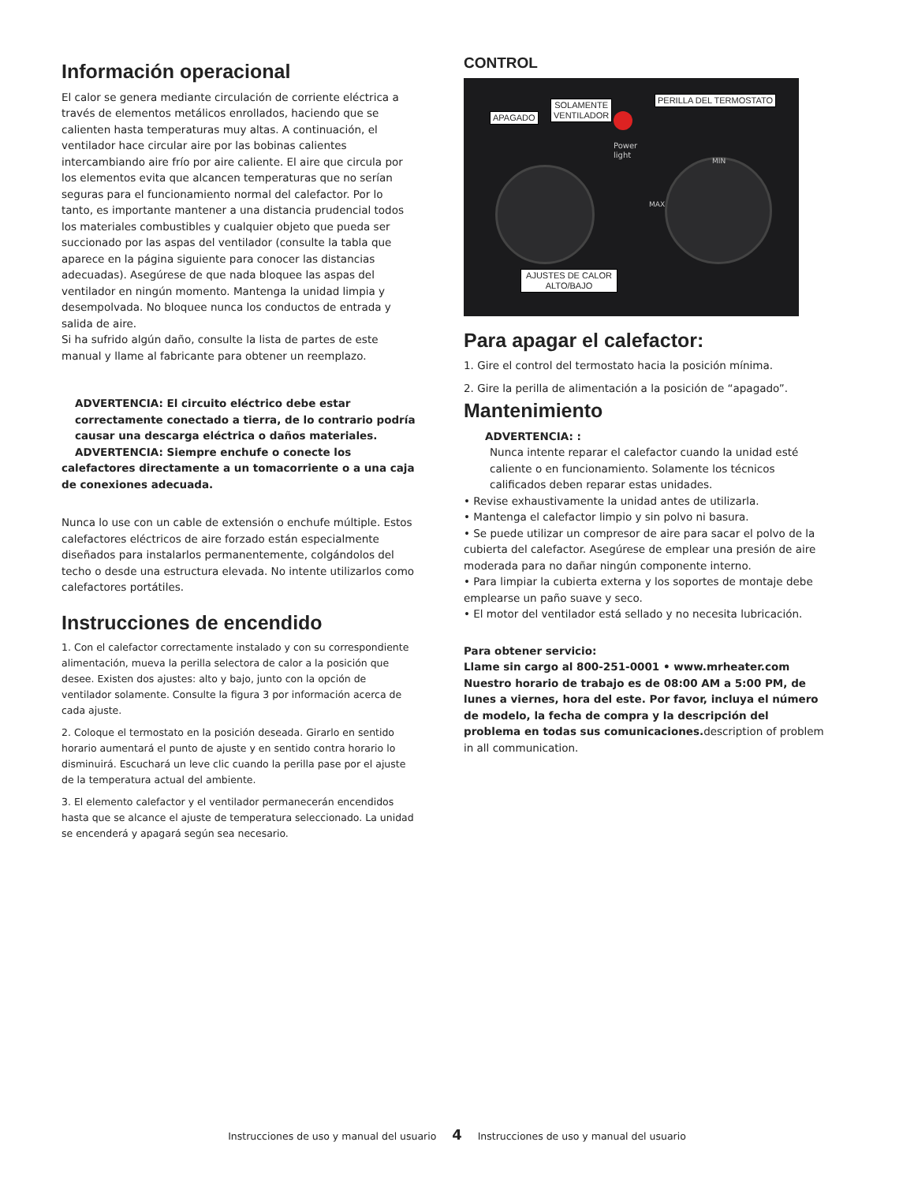Información operacional
El calor se genera mediante circulación de corriente eléctrica a través de elementos metálicos enrollados, haciendo que se calienten hasta temperaturas muy altas. A continuación, el ventilador hace circular aire por las bobinas calientes intercambiando aire frío por aire caliente. El aire que circula por los elementos evita que alcancen temperaturas que no serían seguras para el funcionamiento normal del calefactor. Por lo tanto, es importante mantener a una distancia prudencial todos los materiales combustibles y cualquier objeto que pueda ser succionado por las aspas del ventilador (consulte la tabla que aparece en la página siguiente para conocer las distancias adecuadas). Asegúrese de que nada bloquee las aspas del ventilador en ningún momento. Mantenga la unidad limpia y desempolvada. No bloquee nunca los conductos de entrada y salida de aire.
Si ha sufrido algún daño, consulte la lista de partes de este manual y llame al fabricante para obtener un reemplazo.
ADVERTENCIA: El circuito eléctrico debe estar correctamente conectado a tierra, de lo contrario podría causar una descarga eléctrica o daños materiales.
ADVERTENCIA: Siempre enchufe o conecte los
calefactores directamente a un tomacorriente o a una caja de conexiones adecuada.
Nunca lo use con un cable de extensión o enchufe múltiple. Estos calefactores eléctricos de aire forzado están especialmente diseñados para instalarlos permanentemente, colgándolos del techo o desde una estructura elevada. No intente utilizarlos como calefactores portátiles.
Instrucciones de encendido
1. Con el calefactor correctamente instalado y con su correspondiente alimentación, mueva la perilla selectora de calor a la posición que desee. Existen dos ajustes: alto y bajo, junto con la opción de ventilador solamente. Consulte la figura 3 por información acerca de cada ajuste.
2. Coloque el termostato en la posición deseada. Girarlo en sentido horario aumentará el punto de ajuste y en sentido contra horario lo disminuirá. Escuchará un leve clic cuando la perilla pase por el ajuste de la temperatura actual del ambiente.
3. El elemento calefactor y el ventilador permanecerán encendidos hasta que se alcance el ajuste de temperatura seleccionado. La unidad se encenderá y apagará según sea necesario.
CONTROL
Power
light
MAX
MIN
APAGADO
SOLAMENTE
VENTILADOR
PERILLA DEL TERMOSTATO
AJUSTES DE CALOR
ALTO/BAJO
Para apagar el calefactor:
1. Gire el control del termostato hacia la posición mínima.
2. Gire la perilla de alimentación a la posición de “apagado”.
Mantenimiento
ADVERTENCIA: :
Nunca intente reparar el calefactor cuando la unidad esté caliente o en funcionamiento. Solamente los técnicos calificados deben reparar estas unidades.
• Revise exhaustivamente la unidad antes de utilizarla.
• Mantenga el calefactor limpio y sin polvo ni basura.
• Se puede utilizar un compresor de aire para sacar el polvo de la cubierta del calefactor. Asegúrese de emplear una presión de aire moderada para no dañar ningún componente interno.
• Para limpiar la cubierta externa y los soportes de montaje debe emplearse un paño suave y seco.
• El motor del ventilador está sellado y no necesita lubricación.
Para obtener servicio:
Llame sin cargo al 800-251-0001 • www.mrheater.com
Nuestro horario de trabajo es de 08:00 AM a 5:00 PM, de lunes a viernes, hora del este. Por favor, incluya el número de modelo, la fecha de compra y la descripción del problema en todas sus comunicaciones. description of problem in all communication.
Instrucciones de uso y manual del usuario 4 Instrucciones de uso y manual del usuario